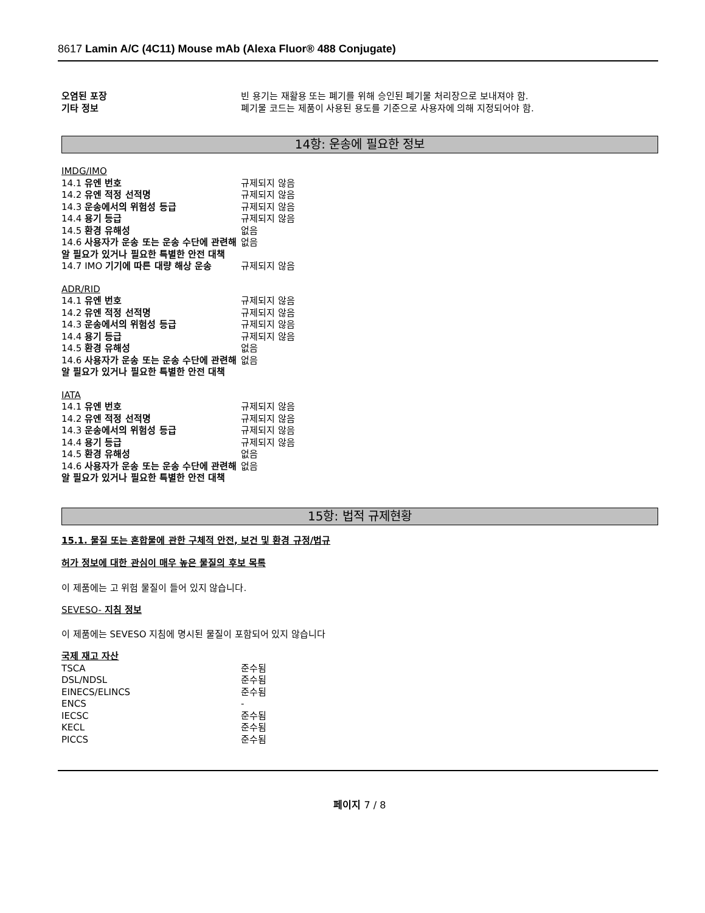8617 Lamin A/C (4C11) Mouse mAb (Alexa Fluor® 488 Conjugate)
| 오염된 포장 | 빈 용기는 재활용 또는 폐기를 위해 승인된 폐기물 처리장으로 보내져야 함. |
| 기타 정보 | 폐기물 코드는 제품이 사용된 용도를 기준으로 사용자에 의해 지정되어야 함. |
14항: 운송에 필요한 정보
IMDG/IMO
| 14.1 유엔 번호 | 규제되지 않음 |
| 14.2 유엔 적정 선적명 | 규제되지 않음 |
| 14.3 운송에서의 위험성 등급 | 규제되지 않음 |
| 14.4 용기 등급 | 규제되지 않음 |
| 14.5 환경 유해성 | 없음 |
| 14.6 사용자가 운송 또는 운송 수단에 관련해 알 필요가 있거나 필요한 특별한 안전 대책 | 없음 |
| 14.7 IMO 기기에 따른 대량 해상 운송 | 규제되지 않음 |
ADR/RID
| 14.1 유엔 번호 | 규제되지 않음 |
| 14.2 유엔 적정 선적명 | 규제되지 않음 |
| 14.3 운송에서의 위험성 등급 | 규제되지 않음 |
| 14.4 용기 등급 | 규제되지 않음 |
| 14.5 환경 유해성 | 없음 |
| 14.6 사용자가 운송 또는 운송 수단에 관련해 알 필요가 있거나 필요한 특별한 안전 대책 | 없음 |
IATA
| 14.1 유엔 번호 | 규제되지 않음 |
| 14.2 유엔 적정 선적명 | 규제되지 않음 |
| 14.3 운송에서의 위험성 등급 | 규제되지 않음 |
| 14.4 용기 등급 | 규제되지 않음 |
| 14.5 환경 유해성 | 없음 |
| 14.6 사용자가 운송 또는 운송 수단에 관련해 알 필요가 있거나 필요한 특별한 안전 대책 | 없음 |
15항: 법적 규제현황
15.1. 물질 또는 혼합물에 관한 구체적 안전, 보건 및 환경 규정/법규
허가 정보에 대한 관심이 매우 높은 물질의 후보 목록
이 제품에는 고 위험 물질이 들어 있지 않습니다.
SEVESO- 지침 정보
이 제품에는 SEVESO 지침에 명시된 물질이 포함되어 있지 않습니다
국제 재고 자산
| TSCA | 준수됨 |
| DSL/NDSL | 준수됨 |
| EINECS/ELINCS | 준수됨 |
| ENCS | - |
| IECSC | 준수됨 |
| KECL | 준수됨 |
| PICCS | 준수됨 |
페이지 7 / 8